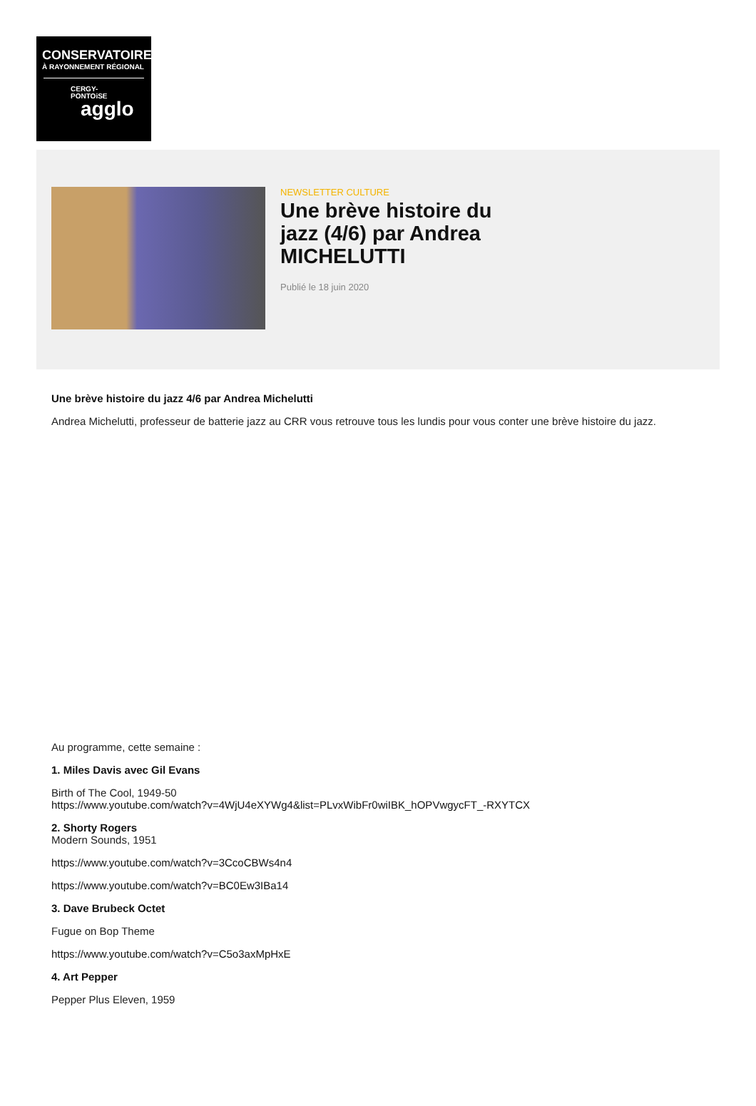CONSERVATOIRE
À RAYONNEMENT RÉGIONAL
CERGY-
PONTOiSE
agglo
NEWSLETTER CULTURE
Une brève histoire du jazz (4/6) par Andrea MICHELUTTI
Publié le 18 juin 2020
Une brève histoire du jazz 4/6 par Andrea Michelutti
Andrea Michelutti, professeur de batterie jazz au CRR vous retrouve tous les lundis pour vous conter une brève histoire du jazz.
Au programme, cette semaine :
1. Miles Davis avec Gil Evans
Birth of The Cool, 1949-50
https://www.youtube.com/watch?v=4WjU4eXYWg4&list=PLvxWibFr0wiIBK_hOPVwgycFT_-RXYTCX
2. Shorty Rogers
Modern Sounds, 1951
https://www.youtube.com/watch?v=3CcoCBWs4n4
https://www.youtube.com/watch?v=BC0Ew3IBa14
3. Dave Brubeck Octet
Fugue on Bop Theme
https://www.youtube.com/watch?v=C5o3axMpHxE
4. Art Pepper
Pepper Plus Eleven, 1959